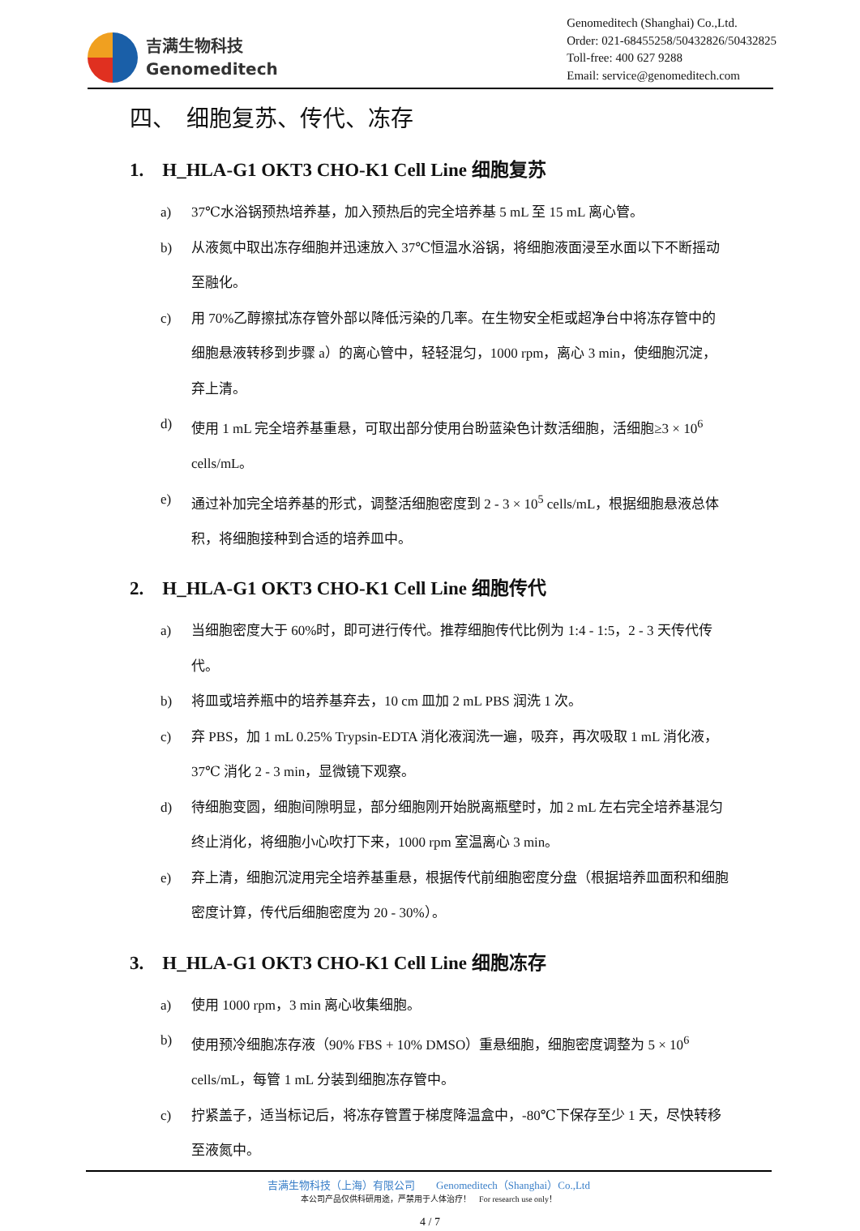吉满生物科技
Genomeditech
Genomeditech (Shanghai) Co.,Ltd.
Order: 021-68455258/50432826/50432825
Toll-free: 400 627 9288
Email: service@genomeditech.com
四、　细胞复苏、传代、冻存
1.　H_HLA-G1 OKT3 CHO-K1 Cell Line 细胞复苏
a) 37℃水浴锅预热培养基，加入预热后的完全培养基 5 mL 至 15 mL 离心管。
b) 从液氮中取出冻存细胞并迅速放入 37℃恒温水浴锅，将细胞液面浸至水面以下不断摇动至融化。
c) 用 70%乙醇擦拭冻存管外部以降低污染的几率。在生物安全柜或超净台中将冻存管中的细胞悬液转移到步骤 a）的离心管中，轻轻混匀，1000 rpm，离心 3 min，使细胞沉淀，弃上清。
d) 使用 1 mL 完全培养基重悬，可取出部分使用台盼蓝染色计数活细胞，活细胞≥3 × 10<sup>6</sup> cells/mL。
e) 通过补加完全培养基的形式，调整活细胞密度到 2 - 3 × 10<sup>5</sup> cells/mL，根据细胞悬液总体积，将细胞接种到合适的培养皿中。
2.　H_HLA-G1 OKT3 CHO-K1 Cell Line 细胞传代
a) 当细胞密度大于 60%时，即可进行传代。推荐细胞传代比例为 1:4 - 1:5，2 - 3 天传代传代。
b) 将皿或培养瓶中的培养基弃去，10 cm 皿加 2 mL PBS 润洗 1 次。
c) 弃 PBS，加 1 mL 0.25% Trypsin-EDTA 消化液润洗一遍，吸弃，再次吸取 1 mL 消化液，37℃ 消化 2 - 3 min，显微镜下观察。
d) 待细胞变圆，细胞间隙明显，部分细胞刚开始脱离瓶壁时，加 2 mL 左右完全培养基混匀终止消化，将细胞小心吹打下来，1000 rpm 室温离心 3 min。
e) 弃上清，细胞沉淀用完全培养基重悬，根据传代前细胞密度分盘（根据培养皿面积和细胞密度计算，传代后细胞密度为 20 - 30%）。
3.　H_HLA-G1 OKT3 CHO-K1 Cell Line 细胞冻存
a) 使用 1000 rpm，3 min 离心收集细胞。
b) 使用预冷细胞冻存液（90% FBS + 10% DMSO）重悬细胞，细胞密度调整为 5 × 10<sup>6</sup> cells/mL，每管 1 mL 分装到细胞冻存管中。
c) 拧紧盖子，适当标记后，将冻存管置于梯度降温盒中，-80℃下保存至少 1 天，尽快转移至液氮中。
吉满生物科技（上海）有限公司　　Genomeditech（Shanghai）Co.,Ltd
本公司产品仅供科研用途，严禁用于人体治疗！　For research use only！
4 / 7